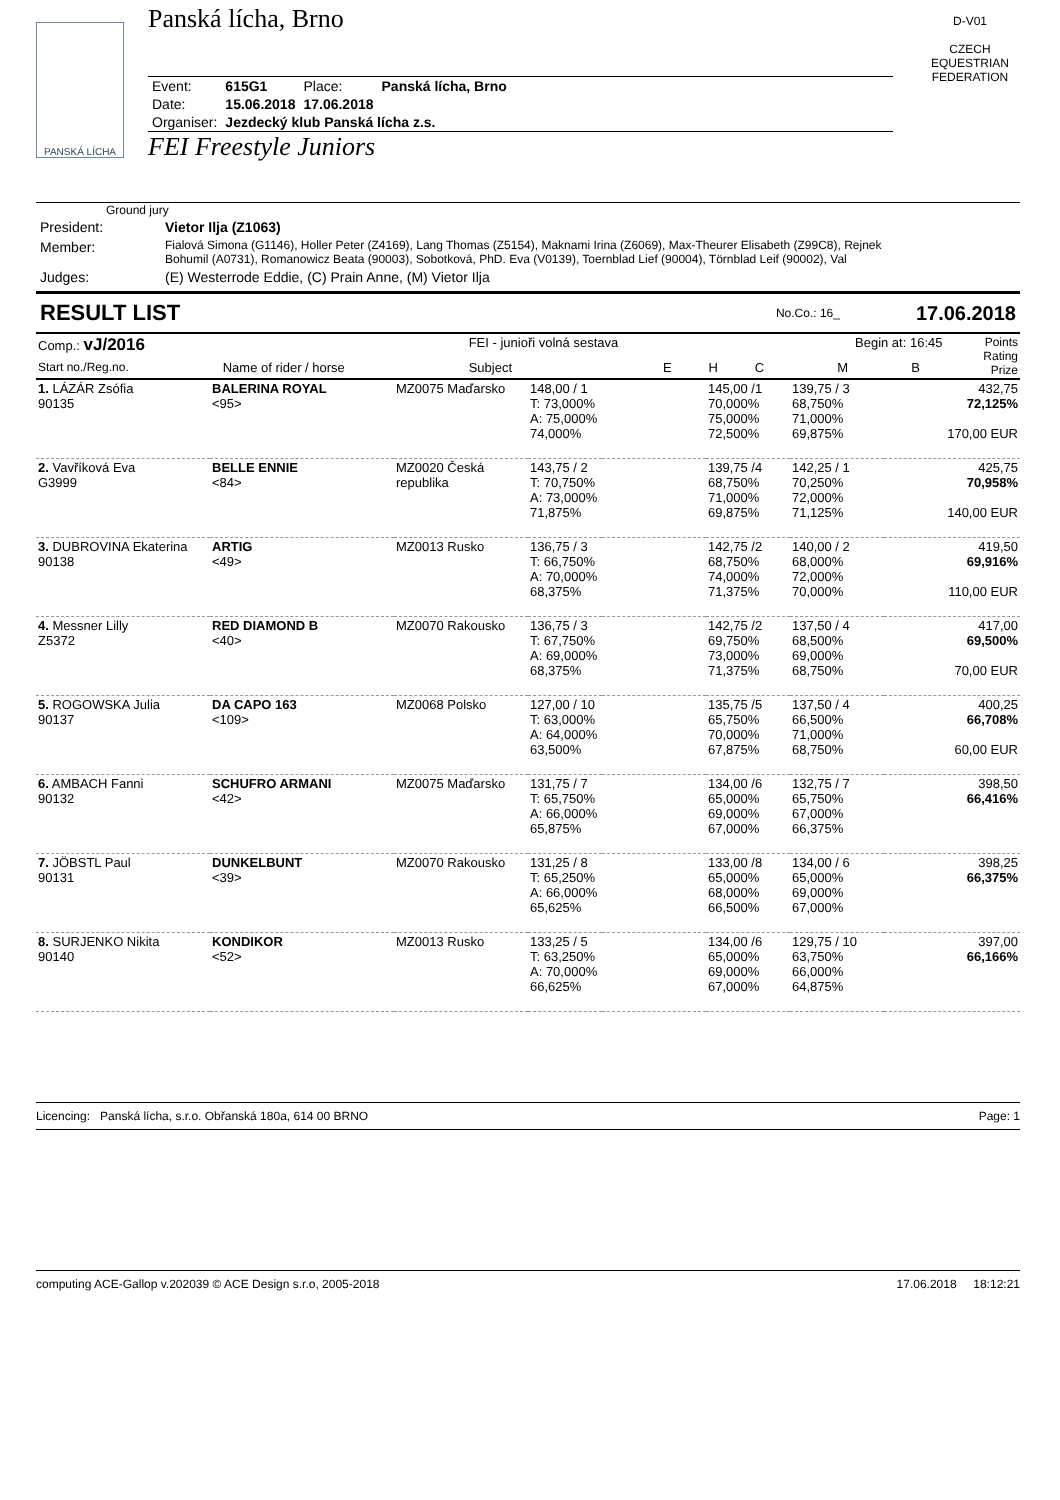PANSKÁ LÍCHA
Panská lícha, Brno
| Event: | 615G1 | Place: | Panská lícha, Brno |
| Date: | 15.06.2018 | 17.06.2018 | |
| Organiser: | Jezdecký klub Panská lícha z.s. | | |
FEI Freestyle Juniors
D-V01
CZECH EQUESTRIAN FEDERATION
Ground jury
| President: | Vietor Ilja (Z1063) |
| Member: | Fialová Simona (G1146), Holler Peter (Z4169), Lang Thomas (Z5154), Maknami Irina (Z6069), Max-Theurer Elisabeth (Z99C8), Rejnek Bohumil (A0731), Romanowicz Beata (90003), Sobotková, PhD. Eva (V0139), Toernblad Lief (90004), Törnblad Leif (90002), Val |
| Judges: | (E) Westerrode Eddie, (C) Prain Anne, (M) Vietor Ilja |
RESULT LIST No.Co.: 16_ 17.06.2018
| Comp.: vJ/2016 | | FEI - junioři volná sestava | | | | Begin at: 16:45 | | | Points Rating Prize |
| Start no./Reg.no. | Name of rider / horse | Subject | E | H | C | M | B | | |
| 1. LÁZÁR Zsófia 90135 | BALERINA ROYAL <95> | MZ0075 Maďarsko | 148,00 / 1 T: 73,000% A: 75,000% 74,000% | | 145,00 /1 70,000% 75,000% 72,500% | 139,75 / 3 68,750% 71,000% 69,875% | 432,75 72,125% 170,00 EUR |
| 2. Vavříková Eva G3999 | BELLE ENNIE <84> | MZ0020 Česká republika | 143,75 / 2 T: 70,750% A: 73,000% 71,875% | | 139,75 /4 68,750% 71,000% 69,875% | 142,25 / 1 70,250% 72,000% 71,125% | 425,75 70,958% 140,00 EUR |
| 3. DUBROVINA Ekaterina 90138 | ARTIG <49> | MZ0013 Rusko | 136,75 / 3 T: 66,750% A: 70,000% 68,375% | | 142,75 /2 68,750% 74,000% 71,375% | 140,00 / 2 68,000% 72,000% 70,000% | 419,50 69,916% 110,00 EUR |
| 4. Messner Lilly Z5372 | RED DIAMOND B <40> | MZ0070 Rakousko | 136,75 / 3 T: 67,750% A: 69,000% 68,375% | | 142,75 /2 69,750% 73,000% 71,375% | 137,50 / 4 68,500% 69,000% 68,750% | 417,00 69,500% 70,00 EUR |
| 5. ROGOWSKA Julia 90137 | DA CAPO 163 <109> | MZ0068 Polsko | 127,00 / 10 T: 63,000% A: 64,000% 63,500% | | 135,75 /5 65,750% 70,000% 67,875% | 137,50 / 4 66,500% 71,000% 68,750% | 400,25 66,708% 60,00 EUR |
| 6. AMBACH Fanni 90132 | SCHUFRO ARMANI <42> | MZ0075 Maďarsko | 131,75 / 7 T: 65,750% A: 66,000% 65,875% | | 134,00 /6 65,000% 69,000% 67,000% | 132,75 / 7 65,750% 67,000% 66,375% | 398,50 66,416% |
| 7. JÖBSTL Paul 90131 | DUNKELBUNT <39> | MZ0070 Rakousko | 131,25 / 8 T: 65,250% A: 66,000% 65,625% | | 133,00 /8 65,000% 68,000% 66,500% | 134,00 / 6 65,000% 69,000% 67,000% | 398,25 66,375% |
| 8. SURJENKO Nikita 90140 | KONDIKOR <52> | MZ0013 Rusko | 133,25 / 5 T: 63,250% A: 70,000% 66,625% | | 134,00 /6 65,000% 69,000% 67,000% | 129,75 / 10 63,750% 66,000% 64,875% | 397,00 66,166% |
Licencing: Panská lícha, s.r.o. Obřanská 180a, 614 00 BRNO Page: 1
computing ACE-Gallop v.202039 © ACE Design s.r.o, 2005-2018 17.06.2018 18:12:21